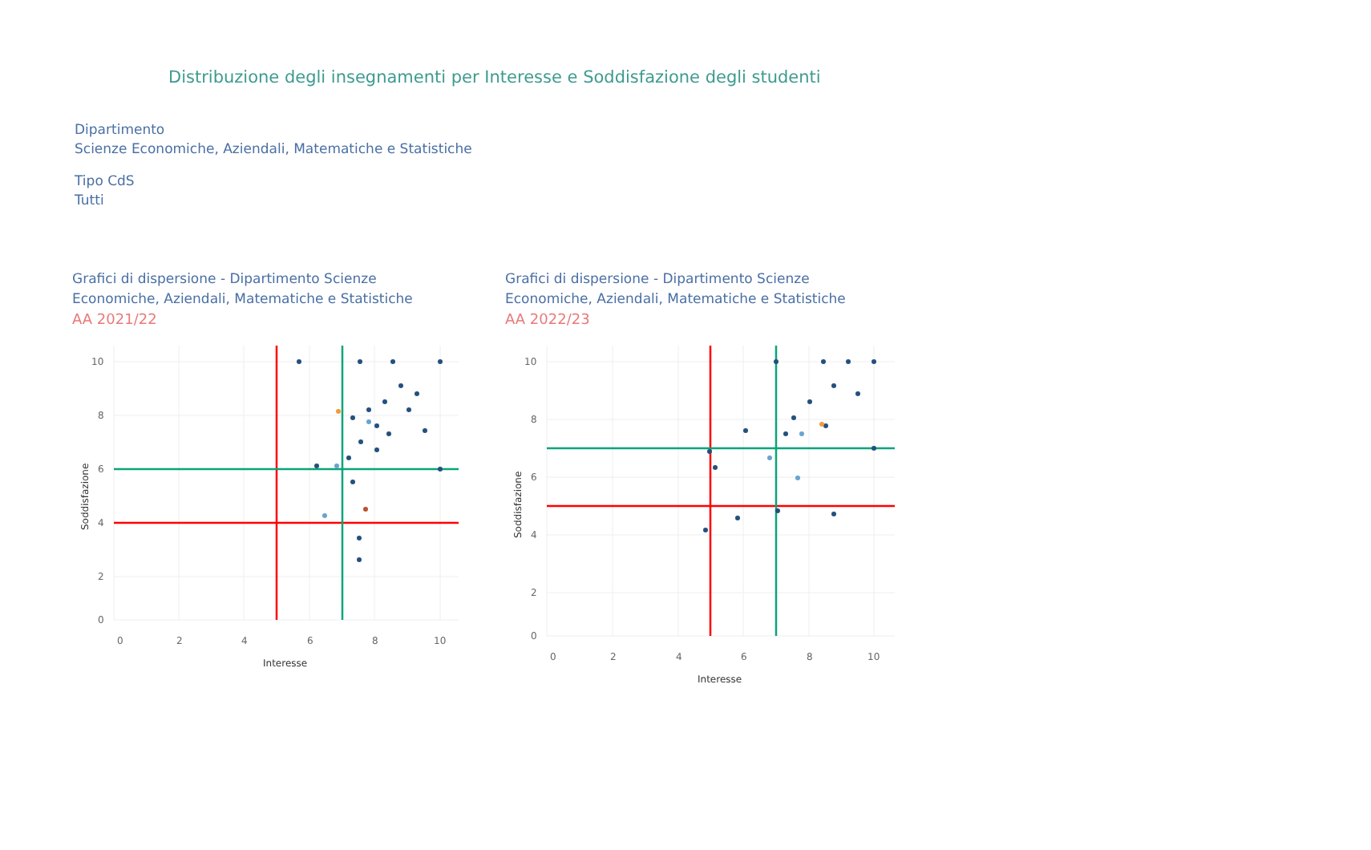Distribuzione degli insegnamenti per Interesse e Soddisfazione degli studenti
Dipartimento
Scienze Economiche, Aziendali, Matematiche e Statistiche
Tipo CdS
Tutti
Grafici di dispersione - Dipartimento Scienze Economiche, Aziendali, Matematiche e Statistiche
AA 2021/22
10
8
6
4
2
0
0
2
4
6
8
10
Interesse
Soddisfazione
Grafici di dispersione - Dipartimento Scienze Economiche, Aziendali, Matematiche e Statistiche
AA 2022/23
10
8
6
4
2
0
0
2
4
6
8
10
Interesse
Soddisfazione